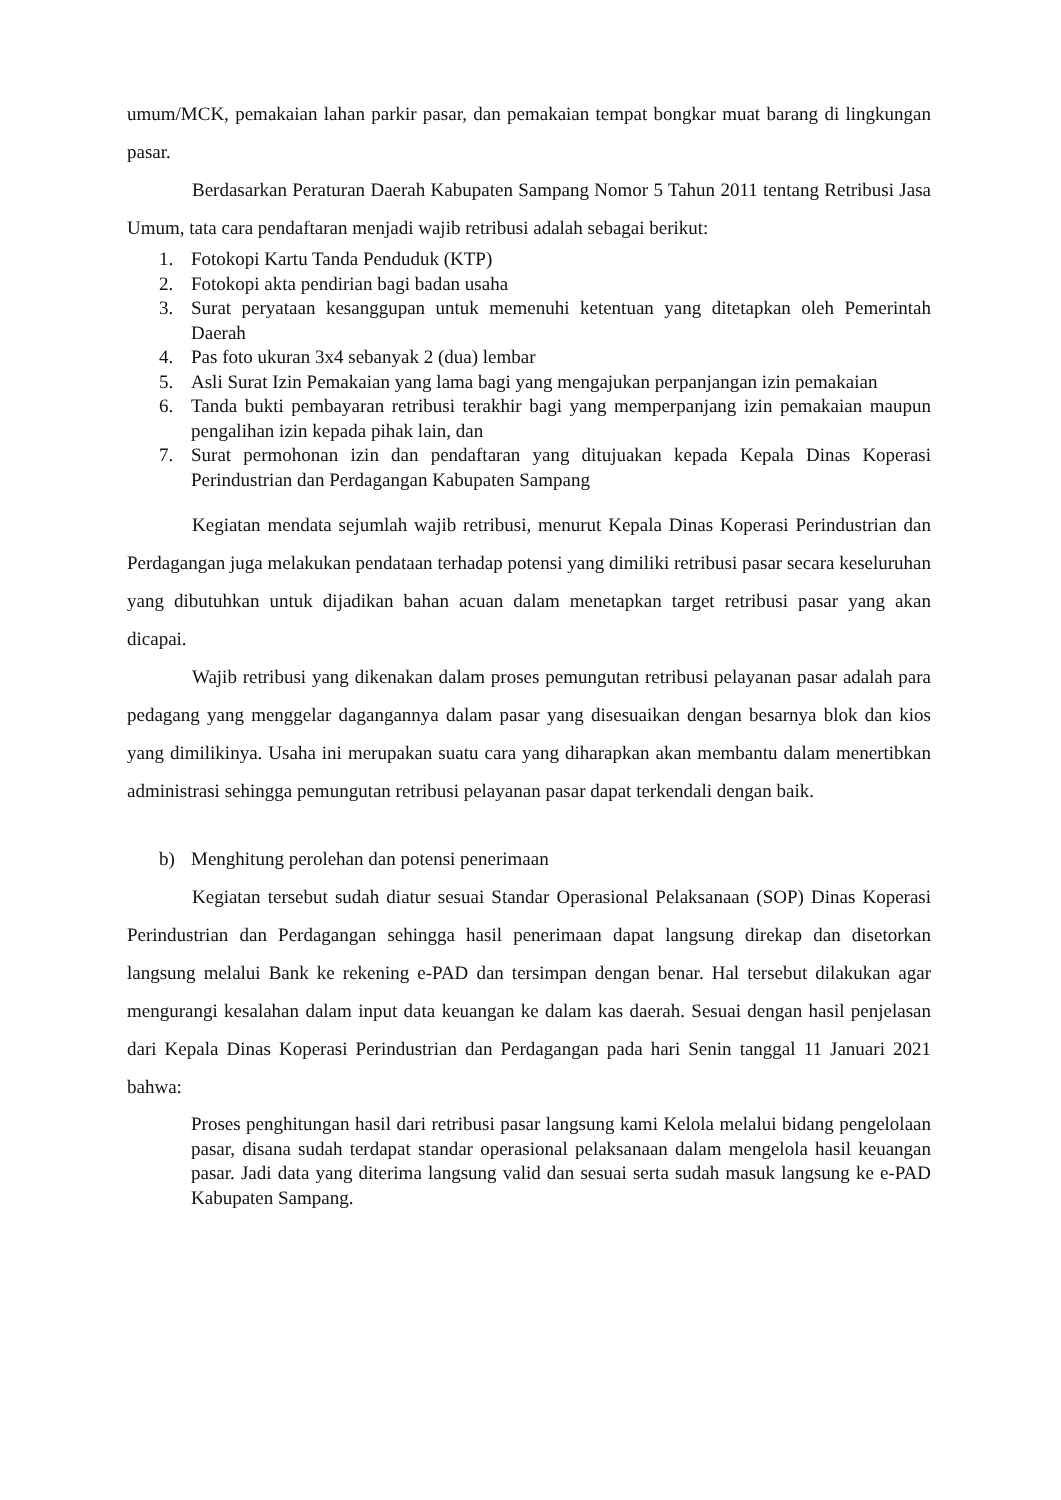umum/MCK, pemakaian lahan parkir pasar, dan pemakaian tempat bongkar muat barang di lingkungan pasar.
Berdasarkan Peraturan Daerah Kabupaten Sampang Nomor 5 Tahun 2011 tentang Retribusi Jasa Umum, tata cara pendaftaran menjadi wajib retribusi adalah sebagai berikut:
1. Fotokopi Kartu Tanda Penduduk (KTP)
2. Fotokopi akta pendirian bagi badan usaha
3. Surat peryataan kesanggupan untuk memenuhi ketentuan yang ditetapkan oleh Pemerintah Daerah
4. Pas foto ukuran 3x4 sebanyak 2 (dua) lembar
5. Asli Surat Izin Pemakaian yang lama bagi yang mengajukan perpanjangan izin pemakaian
6. Tanda bukti pembayaran retribusi terakhir bagi yang memperpanjang izin pemakaian maupun pengalihan izin kepada pihak lain, dan
7. Surat permohonan izin dan pendaftaran yang ditujuakan kepada Kepala Dinas Koperasi Perindustrian dan Perdagangan Kabupaten Sampang
Kegiatan mendata sejumlah wajib retribusi, menurut Kepala Dinas Koperasi Perindustrian dan Perdagangan juga melakukan pendataan terhadap potensi yang dimiliki retribusi pasar secara keseluruhan yang dibutuhkan untuk dijadikan bahan acuan dalam menetapkan target retribusi pasar yang akan dicapai.
Wajib retribusi yang dikenakan dalam proses pemungutan retribusi pelayanan pasar adalah para pedagang yang menggelar dagangannya dalam pasar yang disesuaikan dengan besarnya blok dan kios yang dimilikinya. Usaha ini merupakan suatu cara yang diharapkan akan membantu dalam menertibkan administrasi sehingga pemungutan retribusi pelayanan pasar dapat terkendali dengan baik.
b) Menghitung perolehan dan potensi penerimaan
Kegiatan tersebut sudah diatur sesuai Standar Operasional Pelaksanaan (SOP) Dinas Koperasi Perindustrian dan Perdagangan sehingga hasil penerimaan dapat langsung direkap dan disetorkan langsung melalui Bank ke rekening e-PAD dan tersimpan dengan benar. Hal tersebut dilakukan agar mengurangi kesalahan dalam input data keuangan ke dalam kas daerah. Sesuai dengan hasil penjelasan dari Kepala Dinas Koperasi Perindustrian dan Perdagangan pada hari Senin tanggal 11 Januari 2021 bahwa:
Proses penghitungan hasil dari retribusi pasar langsung kami Kelola melalui bidang pengelolaan pasar, disana sudah terdapat standar operasional pelaksanaan dalam mengelola hasil keuangan pasar. Jadi data yang diterima langsung valid dan sesuai serta sudah masuk langsung ke e-PAD Kabupaten Sampang.